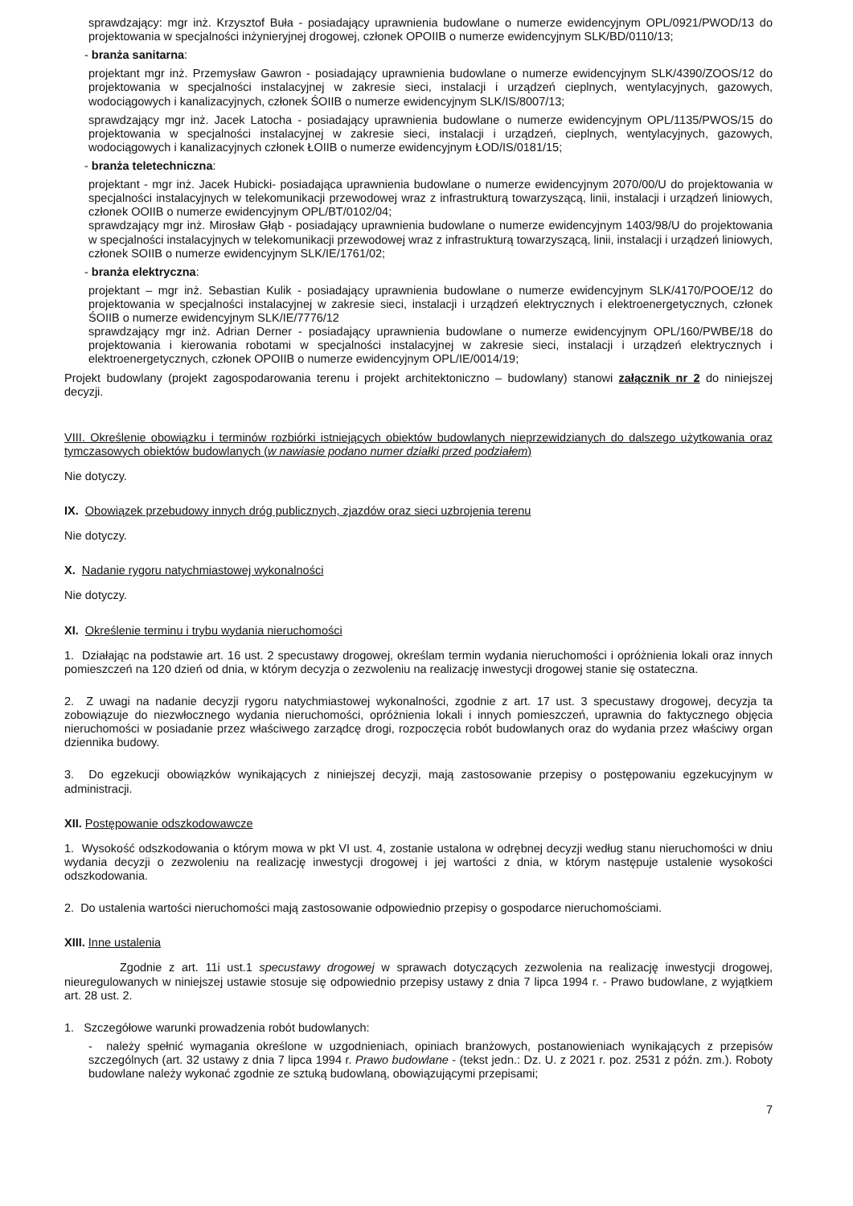sprawdzający: mgr inż. Krzysztof Buła - posiadający uprawnienia budowlane o numerze ewidencyjnym OPL/0921/PWOD/13 do projektowania w specjalności inżynieryjnej drogowej, członek OPOIIB o numerze ewidencyjnym SLK/BD/0110/13;
- branża sanitarna:
projektant mgr inż. Przemysław Gawron - posiadający uprawnienia budowlane o numerze ewidencyjnym SLK/4390/ZOOS/12 do projektowania w specjalności instalacyjnej w zakresie sieci, instalacji i urządzeń cieplnych, wentylacyjnych, gazowych, wodociągowych i kanalizacyjnych, członek ŚOIIB o numerze ewidencyjnym SLK/IS/8007/13;
sprawdzający mgr inż. Jacek Latocha - posiadający uprawnienia budowlane o numerze ewidencyjnym OPL/1135/PWOS/15 do projektowania w specjalności instalacyjnej w zakresie sieci, instalacji i urządzeń, cieplnych, wentylacyjnych, gazowych, wodociągowych i kanalizacyjnych członek ŁOIIB o numerze ewidencyjnym ŁOD/IS/0181/15;
- branża teletechniczna:
projektant - mgr inż. Jacek Hubicki- posiadająca uprawnienia budowlane o numerze ewidencyjnym 2070/00/U do projektowania w specjalności instalacyjnych w telekomunikacji przewodowej wraz z infrastrukturą towarzyszącą, linii, instalacji i urządzeń liniowych, członek OOIIB o numerze ewidencyjnym OPL/BT/0102/04;
sprawdzający mgr inż. Mirosław Głąb - posiadający uprawnienia budowlane o numerze ewidencyjnym 1403/98/U do projektowania w specjalności instalacyjnych w telekomunikacji przewodowej wraz z infrastrukturą towarzyszącą, linii, instalacji i urządzeń liniowych, członek SOIIB o numerze ewidencyjnym SLK/IE/1761/02;
- branża elektryczna:
projektant – mgr inż. Sebastian Kulik - posiadający uprawnienia budowlane o numerze ewidencyjnym SLK/4170/POOE/12 do projektowania w specjalności instalacyjnej w zakresie sieci, instalacji i urządzeń elektrycznych i elektroenergetycznych, członek ŚOIIB o numerze ewidencyjnym SLK/IE/7776/12
sprawdzający mgr inż. Adrian Derner - posiadający uprawnienia budowlane o numerze ewidencyjnym OPL/160/PWBE/18 do projektowania i kierowania robotami w specjalności instalacyjnej w zakresie sieci, instalacji i urządzeń elektrycznych i elektroenergetycznych, członek OPOIIB o numerze ewidencyjnym OPL/IE/0014/19;
Projekt budowlany (projekt zagospodarowania terenu i projekt architektoniczno – budowlany) stanowi załącznik nr 2 do niniejszej decyzji.
VIII. Określenie obowiązku i terminów rozbiórki istniejących obiektów budowlanych nieprzewidzianych do dalszego użytkowania oraz tymczasowych obiektów budowlanych (w nawiasie podano numer działki przed podziałem)
Nie dotyczy.
IX. Obowiązek przebudowy innych dróg publicznych, zjazdów oraz sieci uzbrojenia terenu
Nie dotyczy.
X. Nadanie rygoru natychmiastowej wykonalności
Nie dotyczy.
XI. Określenie terminu i trybu wydania nieruchomości
1. Działając na podstawie art. 16 ust. 2 specustawy drogowej, określam termin wydania nieruchomości i opróżnienia lokali oraz innych pomieszczeń na 120 dzień od dnia, w którym decyzja o zezwoleniu na realizację inwestycji drogowej stanie się ostateczna.
2. Z uwagi na nadanie decyzji rygoru natychmiastowej wykonalności, zgodnie z art. 17 ust. 3 specustawy drogowej, decyzja ta zobowiązuje do niezwłocznego wydania nieruchomości, opróżnienia lokali i innych pomieszczeń, uprawnia do faktycznego objęcia nieruchomości w posiadanie przez właściwego zarządcę drogi, rozpoczęcia robót budowlanych oraz do wydania przez właściwy organ dziennika budowy.
3. Do egzekucji obowiązków wynikających z niniejszej decyzji, mają zastosowanie przepisy o postępowaniu egzekucyjnym w administracji.
XII. Postępowanie odszkodowawcze
1. Wysokość odszkodowania o którym mowa w pkt VI ust. 4, zostanie ustalona w odrębnej decyzji według stanu nieruchomości w dniu wydania decyzji o zezwoleniu na realizację inwestycji drogowej i jej wartości z dnia, w którym następuje ustalenie wysokości odszkodowania.
2. Do ustalenia wartości nieruchomości mają zastosowanie odpowiednio przepisy o gospodarce nieruchomościami.
XIII. Inne ustalenia
Zgodnie z art. 11i ust.1 specustawy drogowej w sprawach dotyczących zezwolenia na realizację inwestycji drogowej, nieuregulowanych w niniejszej ustawie stosuje się odpowiednio przepisy ustawy z dnia 7 lipca 1994 r. - Prawo budowlane, z wyjątkiem art. 28 ust. 2.
1. Szczegółowe warunki prowadzenia robót budowlanych:
- należy spełnić wymagania określone w uzgodnieniach, opiniach branżowych, postanowieniach wynikających z przepisów szczególnych (art. 32 ustawy z dnia 7 lipca 1994 r. Prawo budowlane - (tekst jedn.: Dz. U. z 2021 r. poz. 2531 z późn. zm.). Roboty budowlane należy wykonać zgodnie ze sztuką budowlaną, obowiązującymi przepisami;
7